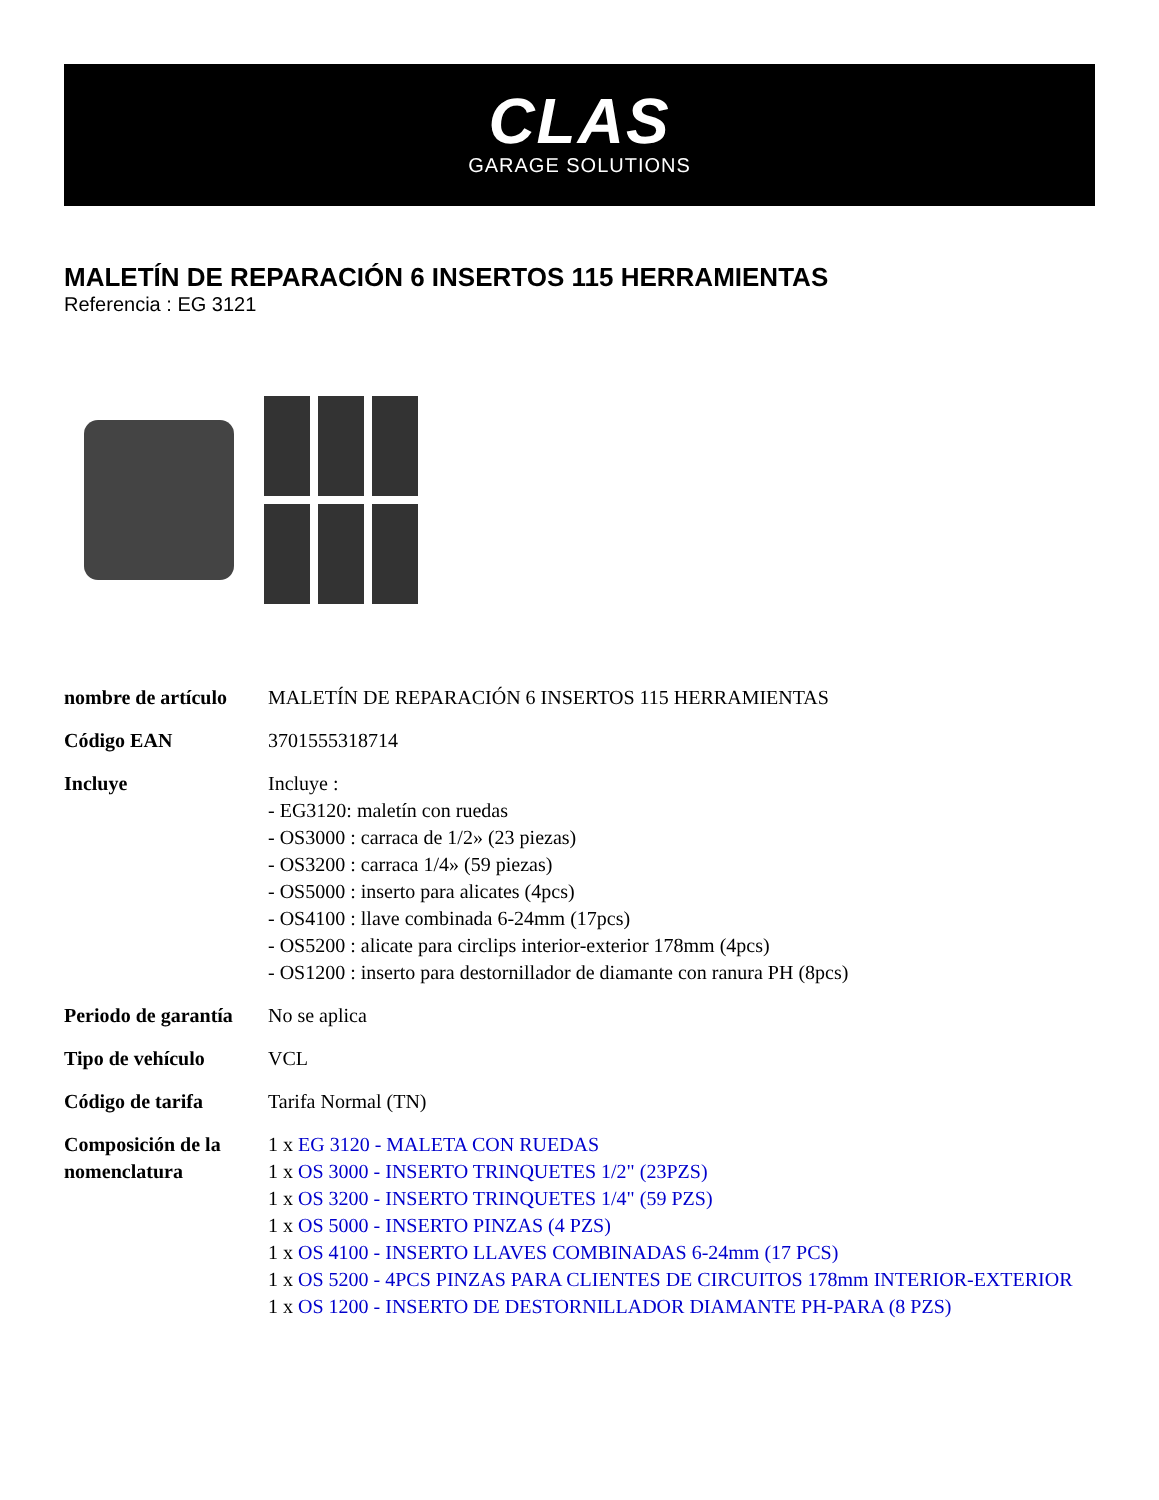CLAS
GARAGE SOLUTIONS
MALETÍN DE REPARACIÓN 6 INSERTOS 115 HERRAMIENTAS
Referencia : EG 3121
| nombre de artículo | MALETÍN DE REPARACIÓN 6 INSERTOS 115 HERRAMIENTAS |
| Código EAN | 3701555318714 |
| Incluye | Incluye : - EG3120: maletín con ruedas - OS3000 : carraca de 1/2» (23 piezas) - OS3200 : carraca 1/4» (59 piezas) - OS5000 : inserto para alicates (4pcs) - OS4100 : llave combinada 6-24mm (17pcs) - OS5200 : alicate para circlips interior-exterior 178mm (4pcs) - OS1200 : inserto para destornillador de diamante con ranura PH (8pcs) |
| Periodo de garantía | No se aplica |
| Tipo de vehículo | VCL |
| Código de tarifa | Tarifa Normal (TN) |
| Composición de la nomenclatura | 1 x EG 3120 - MALETA CON RUEDAS 1 x OS 3000 - INSERTO TRINQUETES 1/2" (23PZS) 1 x OS 3200 - INSERTO TRINQUETES 1/4" (59 PZS) 1 x OS 5000 - INSERTO PINZAS (4 PZS) 1 x OS 4100 - INSERTO LLAVES COMBINADAS 6-24mm (17 PCS) 1 x OS 5200 - 4PCS PINZAS PARA CLIENTES DE CIRCUITOS 178mm INTERIOR-EXTERIOR 1 x OS 1200 - INSERTO DE DESTORNILLADOR DIAMANTE PH-PARA (8 PZS) |